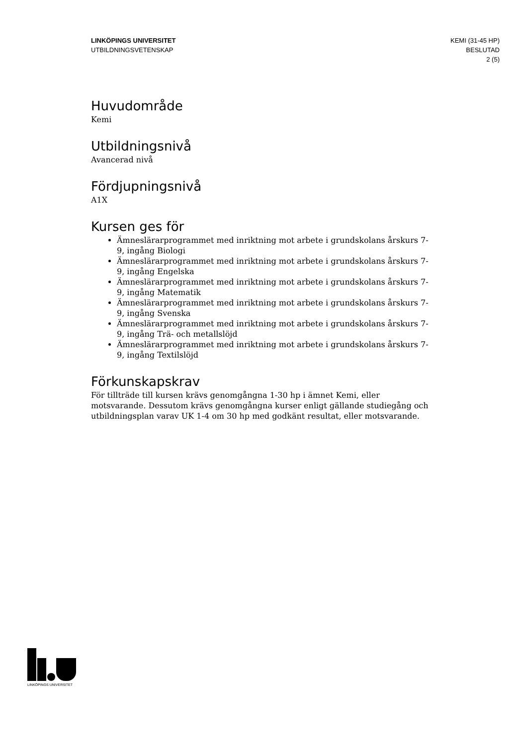LINKÖPINGS UNIVERSITET
UTBILDNINGSVETENSKAP
KEMI (31-45 HP)
BESLUTAD
2 (5)
Huvudområde
Kemi
Utbildningsnivå
Avancerad nivå
Fördjupningsnivå
A1X
Kursen ges för
Ämneslärarprogrammet med inriktning mot arbete i grundskolans årskurs 7-9, ingång Biologi
Ämneslärarprogrammet med inriktning mot arbete i grundskolans årskurs 7-9, ingång Engelska
Ämneslärarprogrammet med inriktning mot arbete i grundskolans årskurs 7-9, ingång Matematik
Ämneslärarprogrammet med inriktning mot arbete i grundskolans årskurs 7-9, ingång Svenska
Ämneslärarprogrammet med inriktning mot arbete i grundskolans årskurs 7-9, ingång Trä- och metallslöjd
Ämneslärarprogrammet med inriktning mot arbete i grundskolans årskurs 7-9, ingång Textilslöjd
Förkunskapskrav
För tillträde till kursen krävs genomgångna 1-30 hp i ämnet Kemi, eller motsvarande. Dessutom krävs genomgångna kurser enligt gällande studiegång och utbildningsplan varav UK 1-4 om 30 hp med godkänt resultat, eller motsvarande.
LINKÖPINGS UNIVERSITET